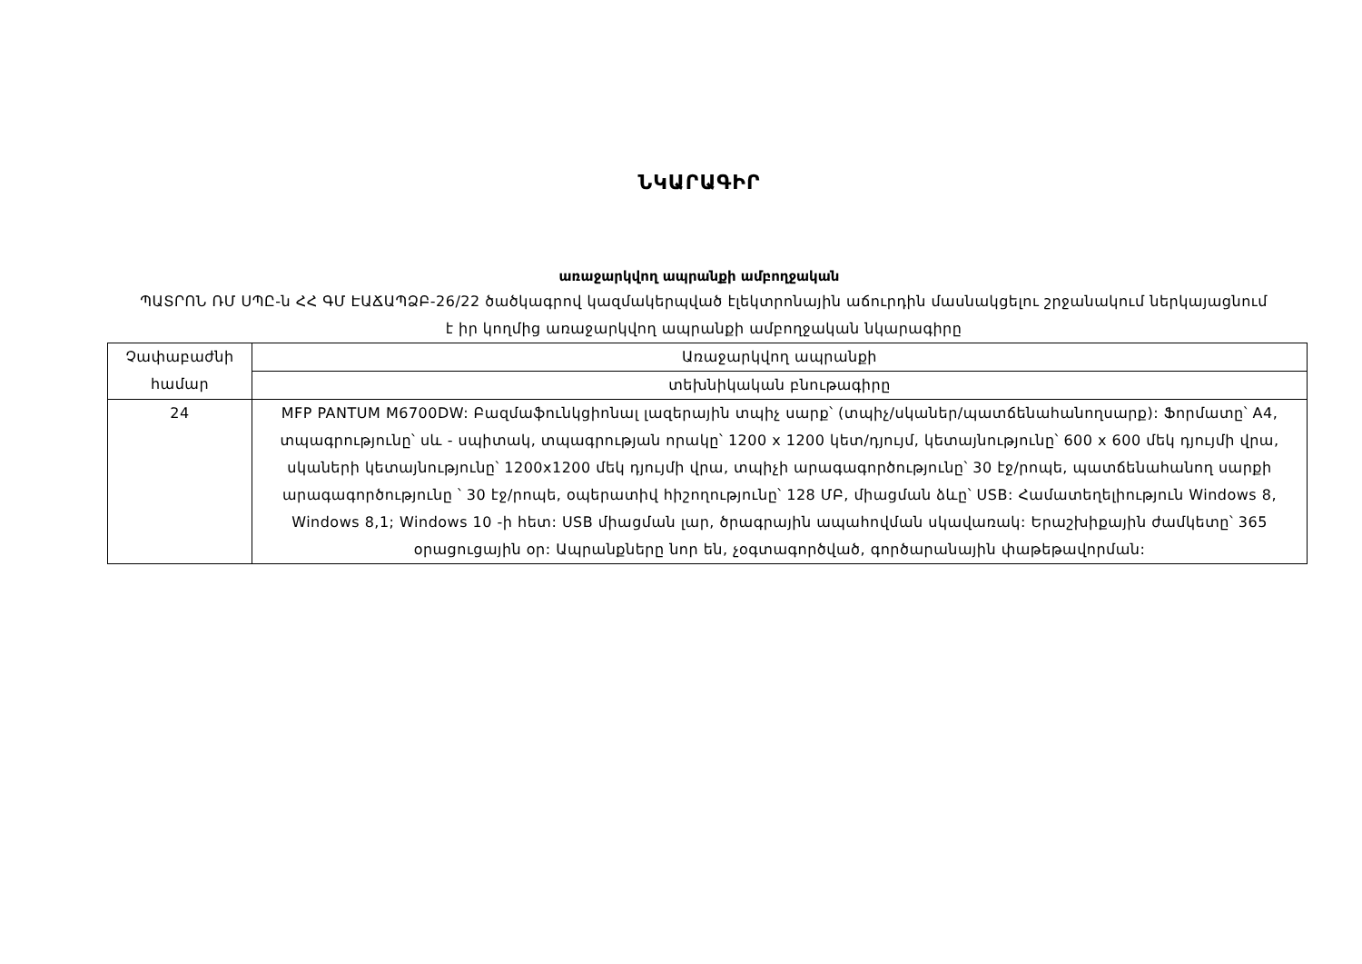ՆԿԱՐԱԳԻՐ
առաջարկվող ապրանքի ամբողջական
ՊԱՏՐՈՆ ՌՄ ՍՊԸ-ն ՀՀ ԳՄ ԷԱՃԱՊՁԲ-26/22 ծածկագրով կազմակերպված էլեկտրոնային աճուրդին մասնակցելու շրջանակում ներկայացնում է իր կողմից առաջարկվող ապրանքի ամբողջական նկարագիրը
| Չափաբաժնի համար | Առաջարկվող ապրանքի |
| | տեխնիկական բնութագիրը |
| 24 | MFP PANTUM M6700DW: Բազմաֆունկցիոնալ լազերային տպիչ սարք՝ (տպիչ/սկաներ/պատճենահանողսարք): Ֆորմատը՝ A4, տպագրությունը՝ սև - սպիտակ, տպագրության որակը՝ 1200 x 1200 կետ/դյույմ, կետայնությունը՝ 600 x 600 մեկ դյույմի վրա, սկաների կետայնությունը՝ 1200x1200 մեկ դյույմի վրա, տպիչի արագագործությունը՝ 30 էջ/րոպե, պատճենահանող սարքի արագագործությունը ՝ 30 էջ/րոպե, օպերատիվ հիշողությունը՝ 128 ՄԲ, միացման ձևը՝ USB: Համատեղելիություն Windows 8, Windows 8,1; Windows 10 -ի հետ: USB միացման լար, ծրագրային ապահովման սկավառակ: Երաշխիքային ժամկետը՝ 365 օրացուցային օր: Ապրանքները նոր են, չօգտագործված, գործարանային փաթեթավորման: |